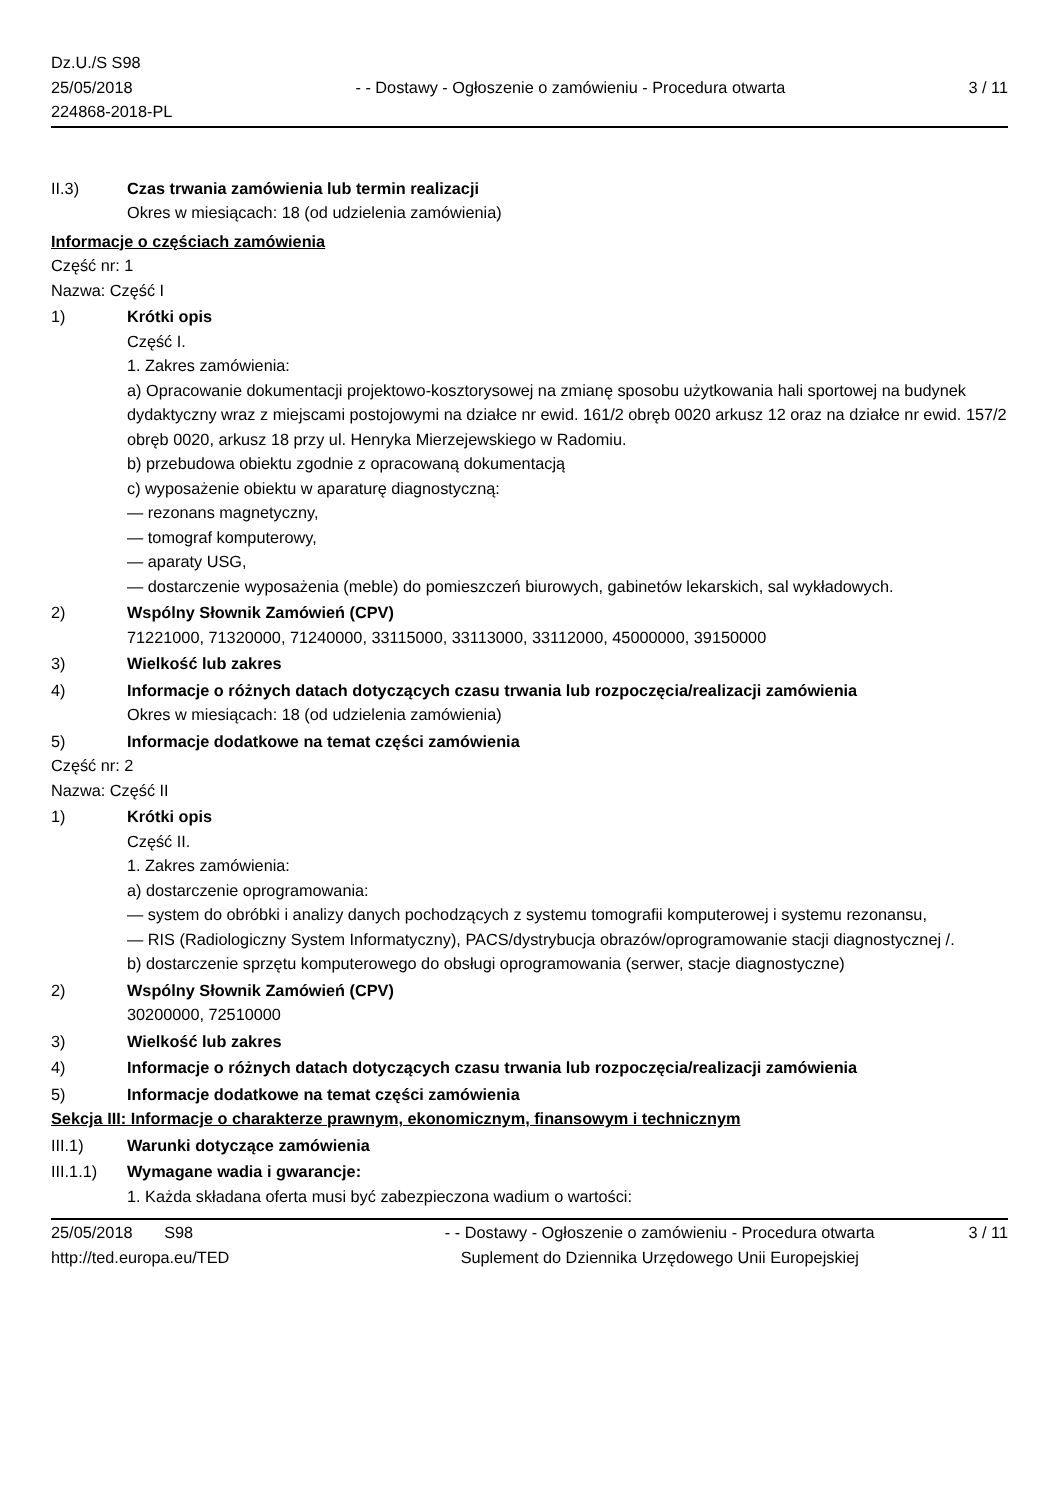Dz.U./S S98
25/05/2018
224868-2018-PL
- - Dostawy - Ogłoszenie o zamówieniu - Procedura otwarta
3 / 11
II.3) Czas trwania zamówienia lub termin realizacji
Okres w miesiącach: 18 (od udzielenia zamówienia)
Informacje o częściach zamówienia
Część nr: 1
Nazwa: Część I
1) Krótki opis
Część I.
1. Zakres zamówienia:
a) Opracowanie dokumentacji projektowo-kosztorysowej na zmianę sposobu użytkowania hali sportowej na budynek dydaktyczny wraz z miejscami postojowymi na działce nr ewid. 161/2 obręb 0020 arkusz 12 oraz na działce nr ewid. 157/2 obręb 0020, arkusz 18 przy ul. Henryka Mierzejewskiego w Radomiu.
b) przebudowa obiektu zgodnie z opracowaną dokumentacją
c) wyposażenie obiektu w aparaturę diagnostyczną:
— rezonans magnetyczny,
— tomograf komputerowy,
— aparaty USG,
— dostarczenie wyposażenia (meble) do pomieszczeń biurowych, gabinetów lekarskich, sal wykładowych.
2) Wspólny Słownik Zamówień (CPV)
71221000, 71320000, 71240000, 33115000, 33113000, 33112000, 45000000, 39150000
3) Wielkość lub zakres
4) Informacje o różnych datach dotyczących czasu trwania lub rozpoczęcia/realizacji zamówienia
Okres w miesiącach: 18 (od udzielenia zamówienia)
5) Informacje dodatkowe na temat części zamówienia
Część nr: 2
Nazwa: Część II
1) Krótki opis
Część II.
1. Zakres zamówienia:
a) dostarczenie oprogramowania:
— system do obróbki i analizy danych pochodzących z systemu tomografii komputerowej i systemu rezonansu,
— RIS (Radiologiczny System Informatyczny), PACS/dystrybucja obrazów/oprogramowanie stacji diagnostycznej /.
b) dostarczenie sprzętu komputerowego do obsługi oprogramowania (serwer, stacje diagnostyczne)
2) Wspólny Słownik Zamówień (CPV)
30200000, 72510000
3) Wielkość lub zakres
4) Informacje o różnych datach dotyczących czasu trwania lub rozpoczęcia/realizacji zamówienia
5) Informacje dodatkowe na temat części zamówienia
Sekcja III: Informacje o charakterze prawnym, ekonomicznym, finansowym i technicznym
III.1) Warunki dotyczące zamówienia
III.1.1)
Wymagane wadia i gwarancje:
1. Każda składana oferta musi być zabezpieczona wadium o wartości:
25/05/2018 S98
http://ted.europa.eu/TED
- - Dostawy - Ogłoszenie o zamówieniu - Procedura otwarta
Suplement do Dziennika Urzędowego Unii Europejskiej
3 / 11